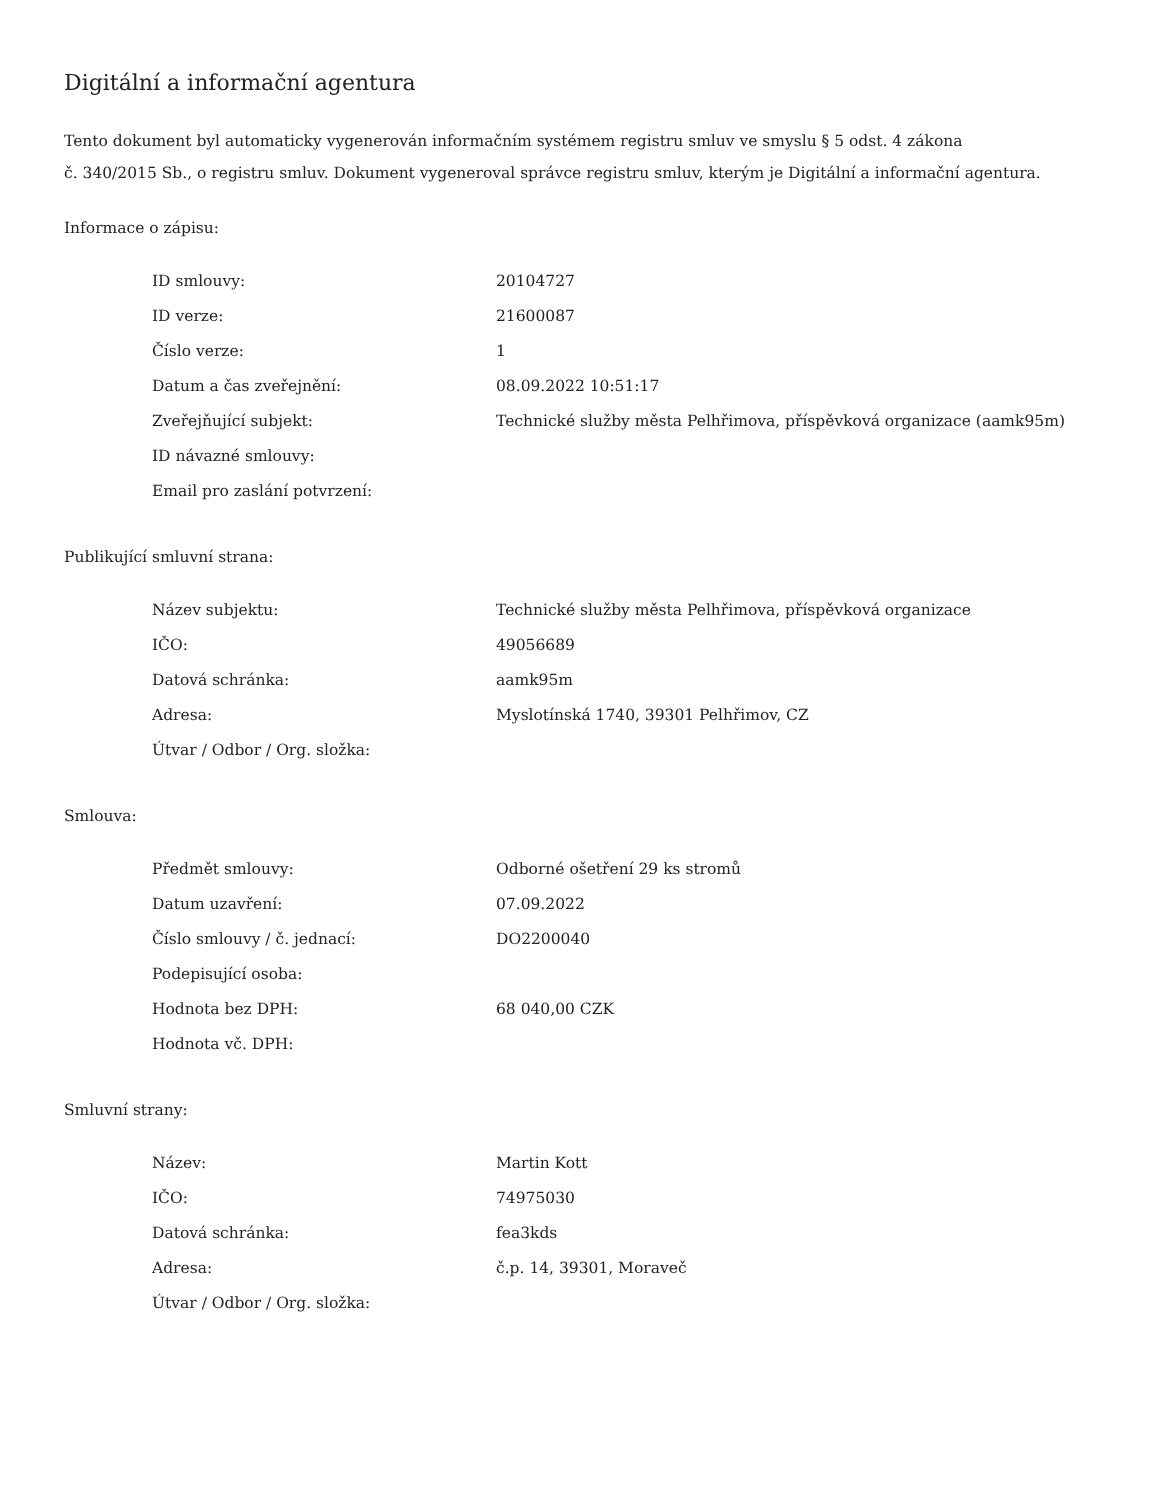Digitální a informační agentura
Tento dokument byl automaticky vygenerován informačním systémem registru smluv ve smyslu § 5 odst. 4 zákona
č. 340/2015 Sb., o registru smluv. Dokument vygeneroval správce registru smluv, kterým je Digitální a informační agentura.
Informace o zápisu:
| ID smlouvy: | 20104727 |
| ID verze: | 21600087 |
| Číslo verze: | 1 |
| Datum a čas zveřejnění: | 08.09.2022 10:51:17 |
| Zveřejňující subjekt: | Technické služby města Pelhřimova, příspěvková organizace (aamk95m) |
| ID návazné smlouvy: | |
| Email pro zaslání potvrzení: | |
Publikující smluvní strana:
| Název subjektu: | Technické služby města Pelhřimova, příspěvková organizace |
| IČO: | 49056689 |
| Datová schránka: | aamk95m |
| Adresa: | Myslotínská 1740, 39301 Pelhřimov, CZ |
| Útvar / Odbor / Org. složka: | |
Smlouva:
| Předmět smlouvy: | Odborné ošetření 29 ks stromů |
| Datum uzavření: | 07.09.2022 |
| Číslo smlouvy / č. jednací: | DO2200040 |
| Podepisující osoba: | |
| Hodnota bez DPH: | 68 040,00 CZK |
| Hodnota vč. DPH: | |
Smluvní strany:
| Název: | Martin Kott |
| IČO: | 74975030 |
| Datová schránka: | fea3kds |
| Adresa: | č.p. 14, 39301, Moraveč |
| Útvar / Odbor / Org. složka: | |